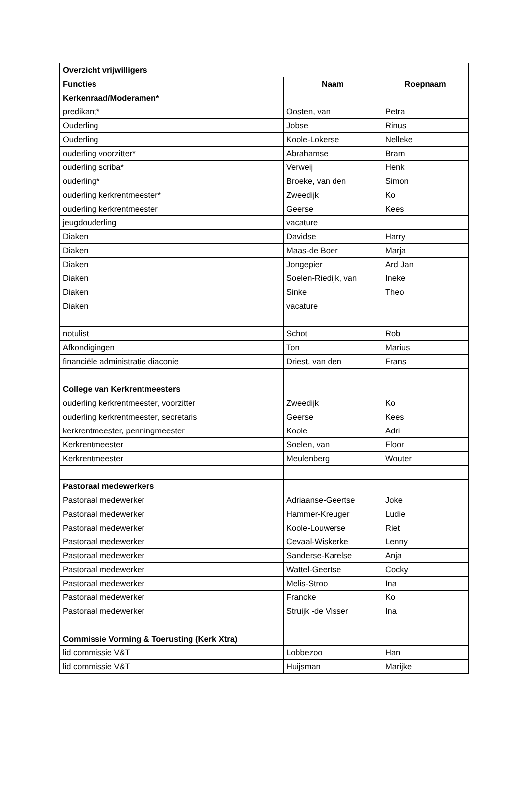| Overzicht vrijwilligers | | |
| --- | --- | --- |
| Functies | Naam | Roepnaam |
| Kerkenraad/Moderamen* | | |
| predikant* | Oosten, van | Petra |
| Ouderling | Jobse | Rinus |
| Ouderling | Koole-Lokerse | Nelleke |
| ouderling voorzitter* | Abrahamse | Bram |
| ouderling scriba* | Verweij | Henk |
| ouderling* | Broeke, van den | Simon |
| ouderling kerkrentmeester* | Zweedijk | Ko |
| ouderling kerkrentmeester | Geerse | Kees |
| jeugdouderling | vacature | |
| Diaken | Davidse | Harry |
| Diaken | Maas-de Boer | Marja |
| Diaken | Jongepier | Ard Jan |
| Diaken | Soelen-Riedijk, van | Ineke |
| Diaken | Sinke | Theo |
| Diaken | vacature | |
| notulist | Schot | Rob |
| Afkondigingen | Ton | Marius |
| financiële administratie diaconie | Driest, van den | Frans |
| College van Kerkrentmeesters | | |
| ouderling kerkrentmeester, voorzitter | Zweedijk | Ko |
| ouderling kerkrentmeester, secretaris | Geerse | Kees |
| kerkrentmeester, penningmeester | Koole | Adri |
| Kerkrentmeester | Soelen, van | Floor |
| Kerkrentmeester | Meulenberg | Wouter |
| Pastoraal medewerkers | | |
| Pastoraal medewerker | Adriaanse-Geertse | Joke |
| Pastoraal medewerker | Hammer-Kreuger | Ludie |
| Pastoraal medewerker | Koole-Louwerse | Riet |
| Pastoraal medewerker | Cevaal-Wiskerke | Lenny |
| Pastoraal medewerker | Sanderse-Karelse | Anja |
| Pastoraal medewerker | Wattel-Geertse | Cocky |
| Pastoraal medewerker | Melis-Stroo | Ina |
| Pastoraal medewerker | Francke | Ko |
| Pastoraal medewerker | Struijk -de Visser | Ina |
| Commissie Vorming & Toerusting (Kerk Xtra) | | |
| lid commissie V&T | Lobbezoo | Han |
| lid commissie V&T | Huijsman | Marijke |